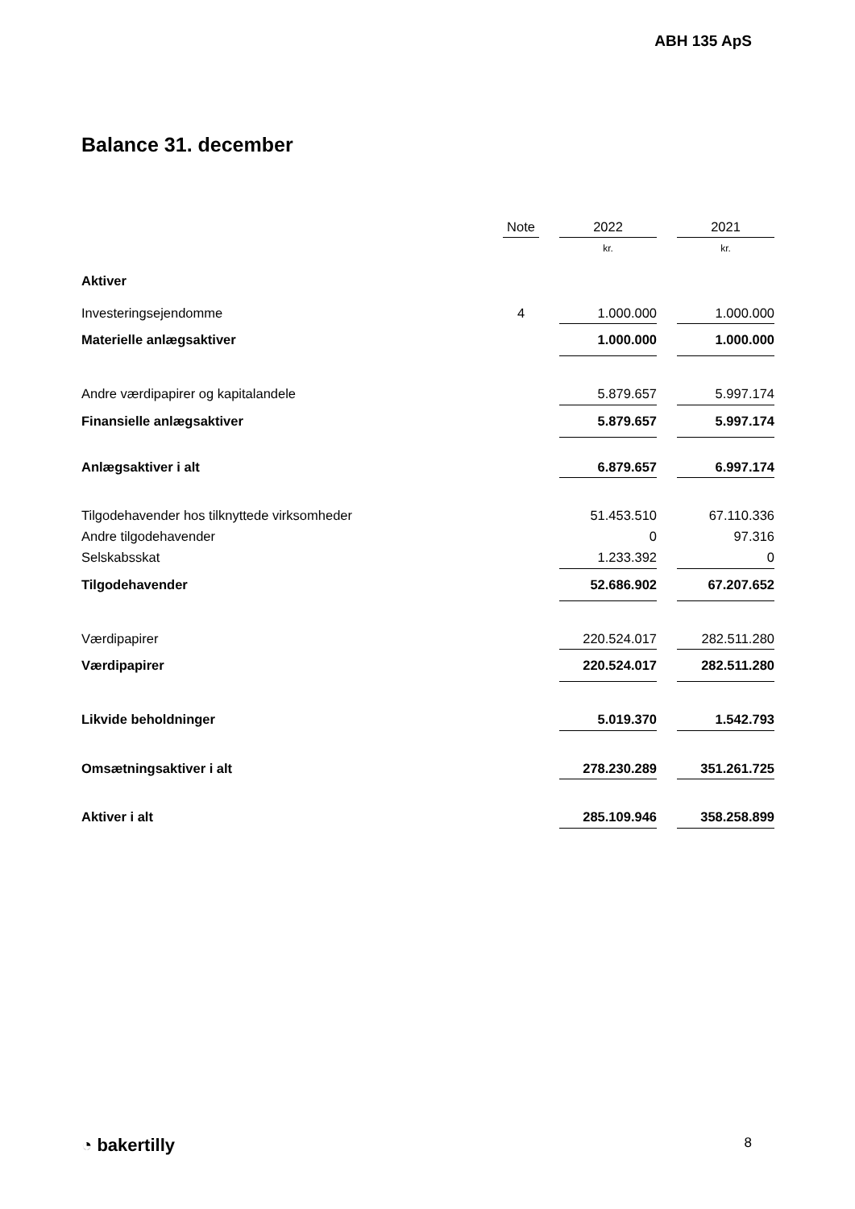ABH 135 ApS
Balance 31. december
| | Note | | 2022 | | 2021 |
| --- | --- | --- | --- | --- | --- |
| | | | kr. | | kr. |
| Aktiver | | | | | |
| Investeringsejendomme | 4 | | 1.000.000 | | 1.000.000 |
| Materielle anlægsaktiver | | | 1.000.000 | | 1.000.000 |
| Andre værdipapirer og kapitalandele | | | 5.879.657 | | 5.997.174 |
| Finansielle anlægsaktiver | | | 5.879.657 | | 5.997.174 |
| Anlægsaktiver i alt | | | 6.879.657 | | 6.997.174 |
| Tilgodehavender hos tilknyttede virksomheder | | | 51.453.510 | | 67.110.336 |
| Andre tilgodehavender | | | 0 | | 97.316 |
| Selskabsskat | | | 1.233.392 | | 0 |
| Tilgodehavender | | | 52.686.902 | | 67.207.652 |
| Værdipapirer | | | 220.524.017 | | 282.511.280 |
| Værdipapirer | | | 220.524.017 | | 282.511.280 |
| Likvide beholdninger | | | 5.019.370 | | 1.542.793 |
| Omsætningsaktiver i alt | | | 278.230.289 | | 351.261.725 |
| Aktiver i alt | | | 285.109.946 | | 358.258.899 |
◔ bakertilly 8